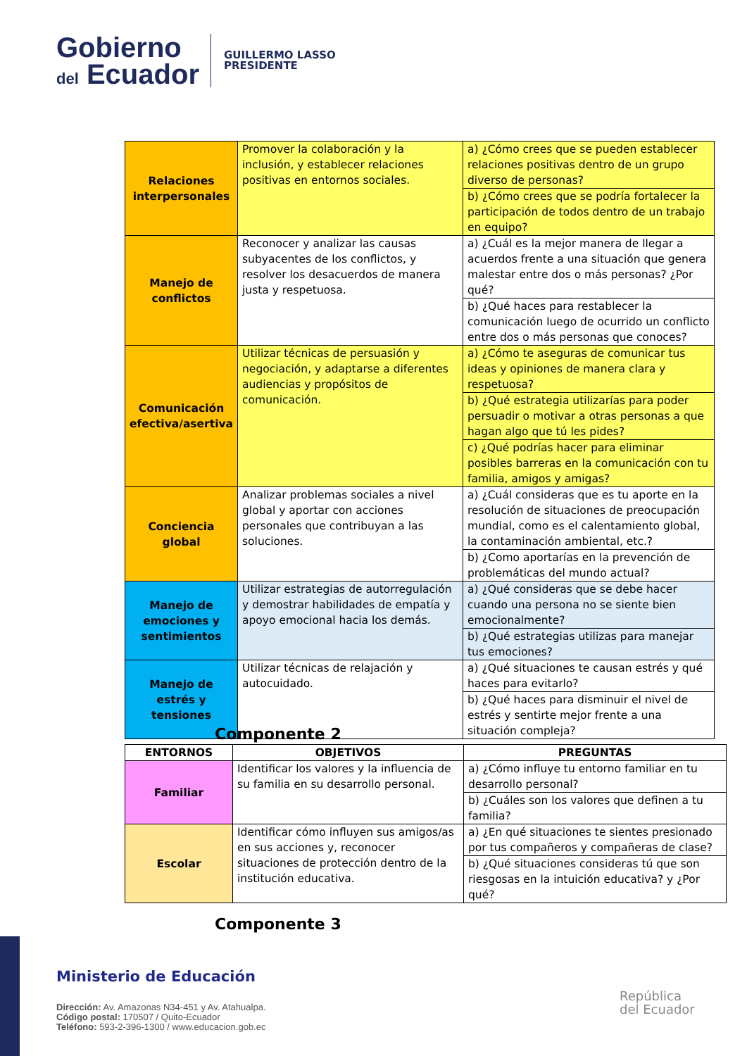Gobierno
del Ecuador
GUILLERMO LASSO
PRESIDENTE
| Relaciones interpersonales | Promover la colaboración y la inclusión, y establecer relaciones positivas en entornos sociales. | a) ¿Cómo crees que se pueden establecer relaciones positivas dentro de un grupo diverso de personas? |
| | | b) ¿Cómo crees que se podría fortalecer la participación de todos dentro de un trabajo en equipo? |
| Manejo de conflictos | Reconocer y analizar las causas subyacentes de los conflictos, y resolver los desacuerdos de manera justa y respetuosa. | a) ¿Cuál es la mejor manera de llegar a acuerdos frente a una situación que genera malestar entre dos o más personas? ¿Por qué? |
| | | b) ¿Qué haces para restablecer la comunicación luego de ocurrido un conflicto entre dos o más personas que conoces? |
| Comunicación efectiva/asertiva | Utilizar técnicas de persuasión y negociación, y adaptarse a diferentes audiencias y propósitos de comunicación. | a) ¿Cómo te aseguras de comunicar tus ideas y opiniones de manera clara y respetuosa? |
| | | b) ¿Qué estrategia utilizarías para poder persuadir o motivar a otras personas a que hagan algo que tú les pides? |
| | | c) ¿Qué podrías hacer para eliminar posibles barreras en la comunicación con tu familia, amigos y amigas? |
| Conciencia global | Analizar problemas sociales a nivel global y aportar con acciones personales que contribuyan a las soluciones. | a) ¿Cuál consideras que es tu aporte en la resolución de situaciones de preocupación mundial, como es el calentamiento global, la contaminación ambiental, etc.? |
| | | b) ¿Como aportarías en la prevención de problemáticas del mundo actual? |
| Manejo de emociones y sentimientos | Utilizar estrategias de autorregulación y demostrar habilidades de empatía y apoyo emocional hacia los demás. | a) ¿Qué consideras que se debe hacer cuando una persona no se siente bien emocionalmente? |
| | | b) ¿Qué estrategias utilizas para manejar tus emociones? |
| Manejo de estrés y tensiones | Utilizar técnicas de relajación y autocuidado. | a) ¿Qué situaciones te causan estrés y qué haces para evitarlo? |
| | | b) ¿Qué haces para disminuir el nivel de estrés y sentirte mejor frente a una situación compleja? |
Componente 2
| ENTORNOS | OBJETIVOS | PREGUNTAS |
| --- | --- | --- |
| Familiar | Identificar los valores y la influencia de su familia en su desarrollo personal. | a) ¿Cómo influye tu entorno familiar en tu desarrollo personal? |
| | | b) ¿Cuáles son los valores que definen a tu familia? |
| Escolar | Identificar cómo influyen sus amigos/as en sus acciones y, reconocer situaciones de protección dentro de la institución educativa. | a) ¿En qué situaciones te sientes presionado por tus compañeros y compañeras de clase? |
| | | b) ¿Qué situaciones consideras tú que son riesgosas en la intuición educativa? y ¿Por qué? |
Componente 3
Ministerio de Educación
Dirección: Av. Amazonas N34-451 y Av. Atahualpa.
Código postal: 170507 / Quito-Ecuador
Teléfono: 593-2-396-1300 / www.educacion.gob.ec
República
del Ecuador